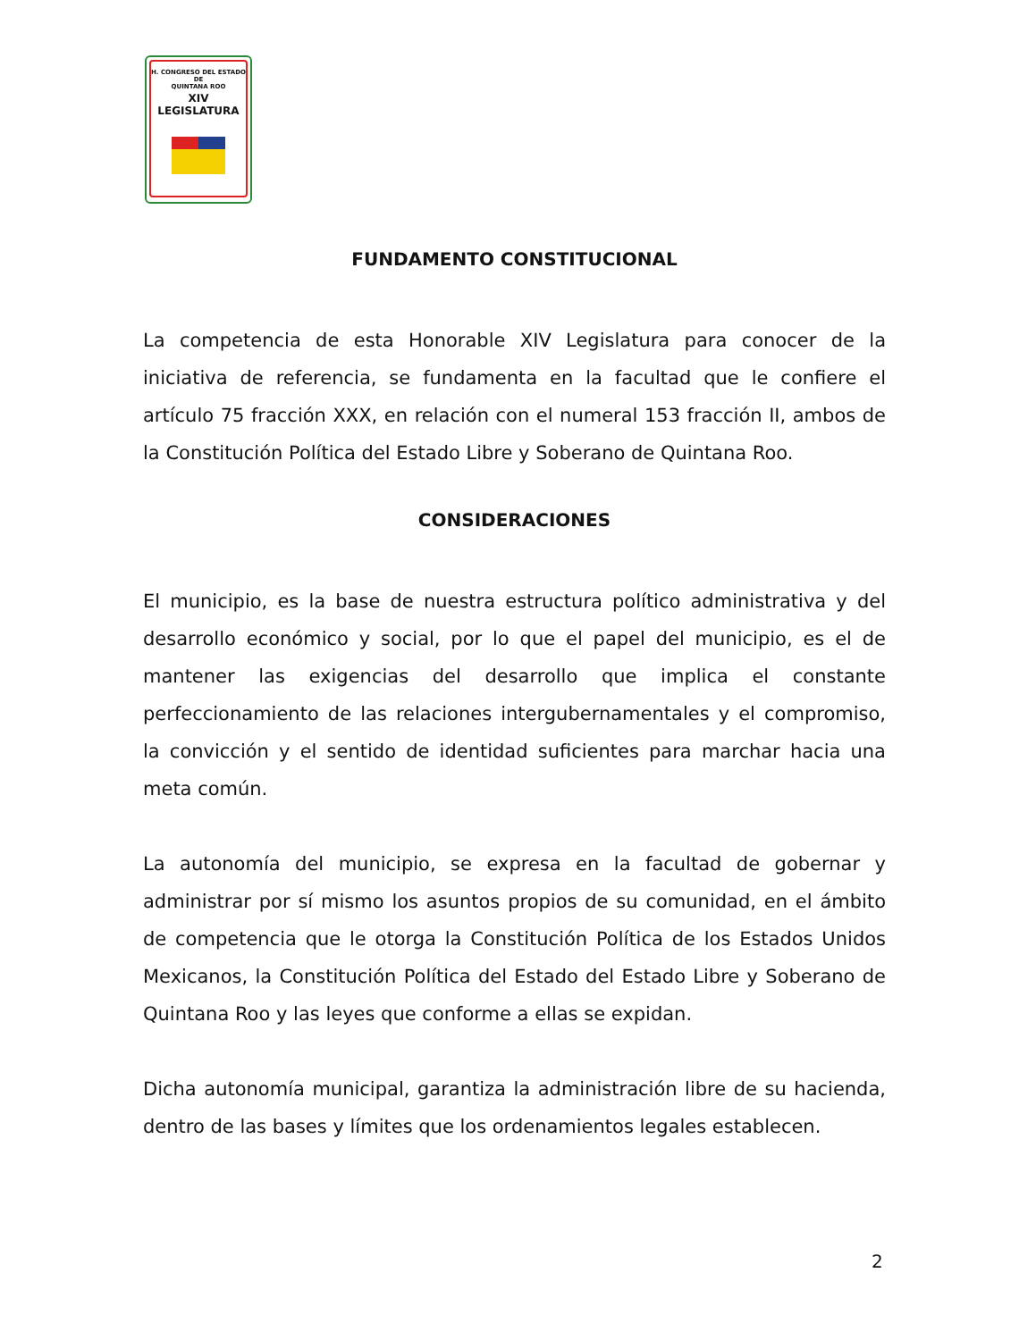H. CONGRESO DEL ESTADO
DE
QUINTANA ROO
XIV LEGISLATURA
FUNDAMENTO CONSTITUCIONAL
La competencia de esta Honorable XIV Legislatura para conocer de la iniciativa de referencia, se fundamenta en la facultad que le confiere el artículo 75 fracción XXX, en relación con el numeral 153 fracción II, ambos de la Constitución Política del Estado Libre y Soberano de Quintana Roo.
CONSIDERACIONES
El municipio, es la base de nuestra estructura político administrativa y del desarrollo económico y social, por lo que el papel del municipio, es el de mantener las exigencias del desarrollo que implica el constante perfeccionamiento de las relaciones intergubernamentales y el compromiso, la convicción y el sentido de identidad suficientes para marchar hacia una meta común.
La autonomía del municipio, se expresa en la facultad de gobernar y administrar por sí mismo los asuntos propios de su comunidad, en el ámbito de competencia que le otorga la Constitución Política de los Estados Unidos Mexicanos, la Constitución Política del Estado del Estado Libre y Soberano de Quintana Roo y las leyes que conforme a ellas se expidan.
Dicha autonomía municipal, garantiza la administración libre de su hacienda, dentro de las bases y límites que los ordenamientos legales establecen.
2